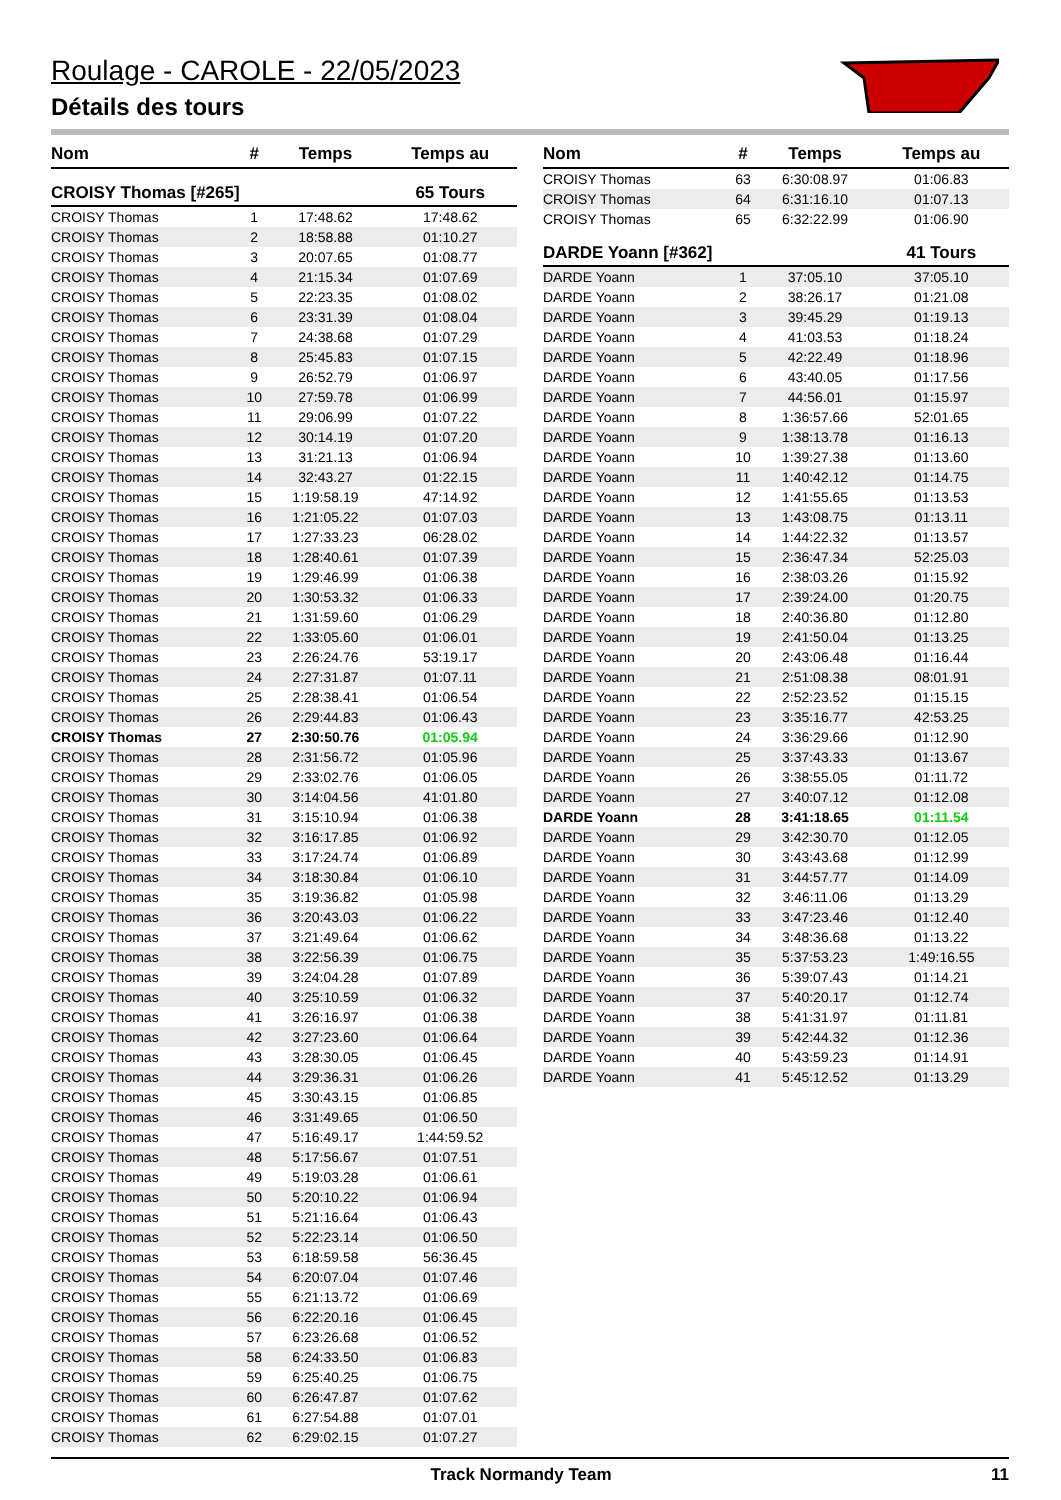Roulage - CAROLE - 22/05/2023
Détails des tours
| Nom | # | Temps | Temps au |
| --- | --- | --- | --- |
| CROISY Thomas [#265] | | | 65 Tours |
| CROISY Thomas | 1 | 17:48.62 | 17:48.62 |
| CROISY Thomas | 2 | 18:58.88 | 01:10.27 |
| CROISY Thomas | 3 | 20:07.65 | 01:08.77 |
| CROISY Thomas | 4 | 21:15.34 | 01:07.69 |
| CROISY Thomas | 5 | 22:23.35 | 01:08.02 |
| CROISY Thomas | 6 | 23:31.39 | 01:08.04 |
| CROISY Thomas | 7 | 24:38.68 | 01:07.29 |
| CROISY Thomas | 8 | 25:45.83 | 01:07.15 |
| CROISY Thomas | 9 | 26:52.79 | 01:06.97 |
| CROISY Thomas | 10 | 27:59.78 | 01:06.99 |
| CROISY Thomas | 11 | 29:06.99 | 01:07.22 |
| CROISY Thomas | 12 | 30:14.19 | 01:07.20 |
| CROISY Thomas | 13 | 31:21.13 | 01:06.94 |
| CROISY Thomas | 14 | 32:43.27 | 01:22.15 |
| CROISY Thomas | 15 | 1:19:58.19 | 47:14.92 |
| CROISY Thomas | 16 | 1:21:05.22 | 01:07.03 |
| CROISY Thomas | 17 | 1:27:33.23 | 06:28.02 |
| CROISY Thomas | 18 | 1:28:40.61 | 01:07.39 |
| CROISY Thomas | 19 | 1:29:46.99 | 01:06.38 |
| CROISY Thomas | 20 | 1:30:53.32 | 01:06.33 |
| CROISY Thomas | 21 | 1:31:59.60 | 01:06.29 |
| CROISY Thomas | 22 | 1:33:05.60 | 01:06.01 |
| CROISY Thomas | 23 | 2:26:24.76 | 53:19.17 |
| CROISY Thomas | 24 | 2:27:31.87 | 01:07.11 |
| CROISY Thomas | 25 | 2:28:38.41 | 01:06.54 |
| CROISY Thomas | 26 | 2:29:44.83 | 01:06.43 |
| CROISY Thomas | 27 | 2:30:50.76 | 01:05.94 |
| CROISY Thomas | 28 | 2:31:56.72 | 01:05.96 |
| CROISY Thomas | 29 | 2:33:02.76 | 01:06.05 |
| CROISY Thomas | 30 | 3:14:04.56 | 41:01.80 |
| CROISY Thomas | 31 | 3:15:10.94 | 01:06.38 |
| CROISY Thomas | 32 | 3:16:17.85 | 01:06.92 |
| CROISY Thomas | 33 | 3:17:24.74 | 01:06.89 |
| CROISY Thomas | 34 | 3:18:30.84 | 01:06.10 |
| CROISY Thomas | 35 | 3:19:36.82 | 01:05.98 |
| CROISY Thomas | 36 | 3:20:43.03 | 01:06.22 |
| CROISY Thomas | 37 | 3:21:49.64 | 01:06.62 |
| CROISY Thomas | 38 | 3:22:56.39 | 01:06.75 |
| CROISY Thomas | 39 | 3:24:04.28 | 01:07.89 |
| CROISY Thomas | 40 | 3:25:10.59 | 01:06.32 |
| CROISY Thomas | 41 | 3:26:16.97 | 01:06.38 |
| CROISY Thomas | 42 | 3:27:23.60 | 01:06.64 |
| CROISY Thomas | 43 | 3:28:30.05 | 01:06.45 |
| CROISY Thomas | 44 | 3:29:36.31 | 01:06.26 |
| CROISY Thomas | 45 | 3:30:43.15 | 01:06.85 |
| CROISY Thomas | 46 | 3:31:49.65 | 01:06.50 |
| CROISY Thomas | 47 | 5:16:49.17 | 1:44:59.52 |
| CROISY Thomas | 48 | 5:17:56.67 | 01:07.51 |
| CROISY Thomas | 49 | 5:19:03.28 | 01:06.61 |
| CROISY Thomas | 50 | 5:20:10.22 | 01:06.94 |
| CROISY Thomas | 51 | 5:21:16.64 | 01:06.43 |
| CROISY Thomas | 52 | 5:22:23.14 | 01:06.50 |
| CROISY Thomas | 53 | 6:18:59.58 | 56:36.45 |
| CROISY Thomas | 54 | 6:20:07.04 | 01:07.46 |
| CROISY Thomas | 55 | 6:21:13.72 | 01:06.69 |
| CROISY Thomas | 56 | 6:22:20.16 | 01:06.45 |
| CROISY Thomas | 57 | 6:23:26.68 | 01:06.52 |
| CROISY Thomas | 58 | 6:24:33.50 | 01:06.83 |
| CROISY Thomas | 59 | 6:25:40.25 | 01:06.75 |
| CROISY Thomas | 60 | 6:26:47.87 | 01:07.62 |
| CROISY Thomas | 61 | 6:27:54.88 | 01:07.01 |
| CROISY Thomas | 62 | 6:29:02.15 | 01:07.27 |
| Nom | # | Temps | Temps au |
| --- | --- | --- | --- |
| CROISY Thomas | 63 | 6:30:08.97 | 01:06.83 |
| CROISY Thomas | 64 | 6:31:16.10 | 01:07.13 |
| CROISY Thomas | 65 | 6:32:22.99 | 01:06.90 |
| DARDE Yoann [#362] | | | 41 Tours |
| DARDE Yoann | 1 | 37:05.10 | 37:05.10 |
| DARDE Yoann | 2 | 38:26.17 | 01:21.08 |
| DARDE Yoann | 3 | 39:45.29 | 01:19.13 |
| DARDE Yoann | 4 | 41:03.53 | 01:18.24 |
| DARDE Yoann | 5 | 42:22.49 | 01:18.96 |
| DARDE Yoann | 6 | 43:40.05 | 01:17.56 |
| DARDE Yoann | 7 | 44:56.01 | 01:15.97 |
| DARDE Yoann | 8 | 1:36:57.66 | 52:01.65 |
| DARDE Yoann | 9 | 1:38:13.78 | 01:16.13 |
| DARDE Yoann | 10 | 1:39:27.38 | 01:13.60 |
| DARDE Yoann | 11 | 1:40:42.12 | 01:14.75 |
| DARDE Yoann | 12 | 1:41:55.65 | 01:13.53 |
| DARDE Yoann | 13 | 1:43:08.75 | 01:13.11 |
| DARDE Yoann | 14 | 1:44:22.32 | 01:13.57 |
| DARDE Yoann | 15 | 2:36:47.34 | 52:25.03 |
| DARDE Yoann | 16 | 2:38:03.26 | 01:15.92 |
| DARDE Yoann | 17 | 2:39:24.00 | 01:20.75 |
| DARDE Yoann | 18 | 2:40:36.80 | 01:12.80 |
| DARDE Yoann | 19 | 2:41:50.04 | 01:13.25 |
| DARDE Yoann | 20 | 2:43:06.48 | 01:16.44 |
| DARDE Yoann | 21 | 2:51:08.38 | 08:01.91 |
| DARDE Yoann | 22 | 2:52:23.52 | 01:15.15 |
| DARDE Yoann | 23 | 3:35:16.77 | 42:53.25 |
| DARDE Yoann | 24 | 3:36:29.66 | 01:12.90 |
| DARDE Yoann | 25 | 3:37:43.33 | 01:13.67 |
| DARDE Yoann | 26 | 3:38:55.05 | 01:11.72 |
| DARDE Yoann | 27 | 3:40:07.12 | 01:12.08 |
| DARDE Yoann | 28 | 3:41:18.65 | 01:11.54 |
| DARDE Yoann | 29 | 3:42:30.70 | 01:12.05 |
| DARDE Yoann | 30 | 3:43:43.68 | 01:12.99 |
| DARDE Yoann | 31 | 3:44:57.77 | 01:14.09 |
| DARDE Yoann | 32 | 3:46:11.06 | 01:13.29 |
| DARDE Yoann | 33 | 3:47:23.46 | 01:12.40 |
| DARDE Yoann | 34 | 3:48:36.68 | 01:13.22 |
| DARDE Yoann | 35 | 5:37:53.23 | 1:49:16.55 |
| DARDE Yoann | 36 | 5:39:07.43 | 01:14.21 |
| DARDE Yoann | 37 | 5:40:20.17 | 01:12.74 |
| DARDE Yoann | 38 | 5:41:31.97 | 01:11.81 |
| DARDE Yoann | 39 | 5:42:44.32 | 01:12.36 |
| DARDE Yoann | 40 | 5:43:59.23 | 01:14.91 |
| DARDE Yoann | 41 | 5:45:12.52 | 01:13.29 |
Track Normandy Team 11